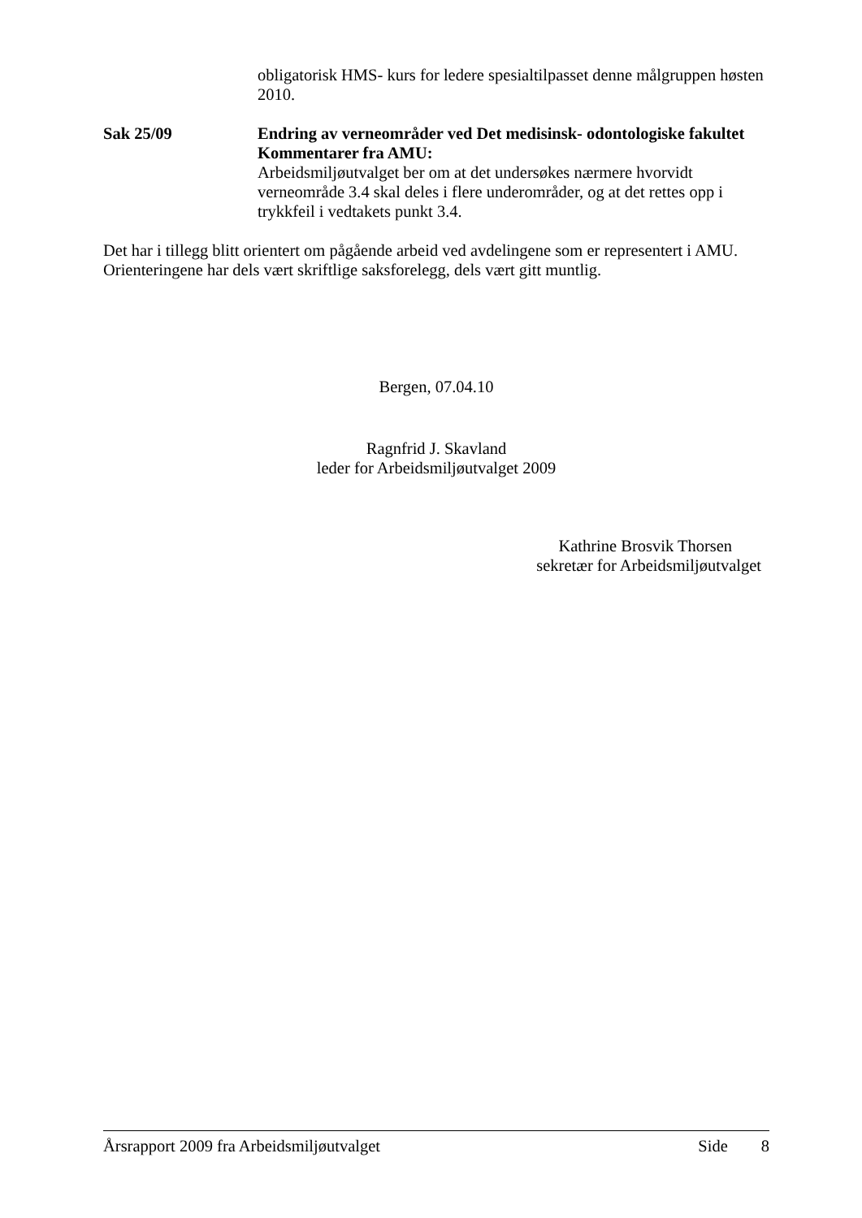obligatorisk HMS- kurs for ledere spesialtilpasset denne målgruppen høsten 2010.
Sak 25/09 Endring av verneområder ved Det medisinsk- odontologiske fakultet
Kommentarer fra AMU:
Arbeidsmiljøutvalget ber om at det undersøkes nærmere hvorvidt verneområde 3.4 skal deles i flere underområder, og at det rettes opp i trykkfeil i vedtakets punkt 3.4.
Det har i tillegg blitt orientert om pågående arbeid ved avdelingene som er representert i AMU. Orienteringene har dels vært skriftlige saksforelegg, dels vært gitt muntlig.
Bergen, 07.04.10
Ragnfrid J. Skavland
leder for Arbeidsmiljøutvalget 2009
Kathrine Brosvik Thorsen
sekretær for Arbeidsmiljøutvalget
Årsrapport 2009 fra Arbeidsmiljøutvalget Side 8